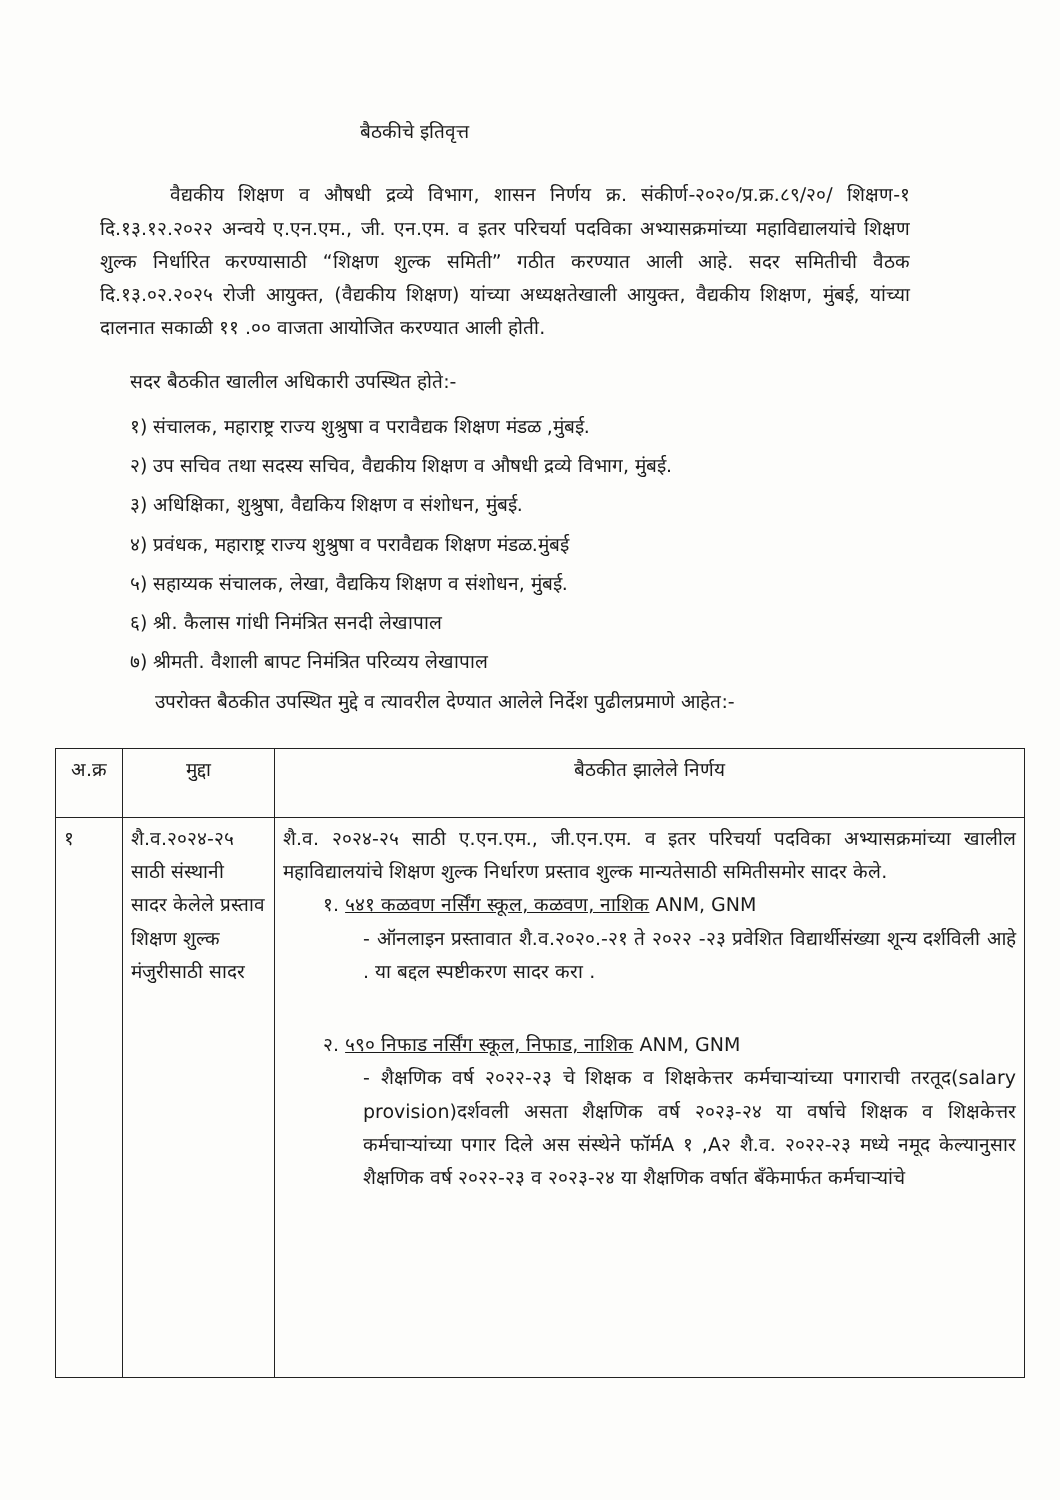बैठकीचे इतिवृत्त
वैद्यकीय शिक्षण व औषधी द्रव्ये विभाग, शासन निर्णय क्र. संकीर्ण-२०२०/प्र.क्र.८९/२०/ शिक्षण-१ दि.१३.१२.२०२२ अन्वये ए.एन.एम., जी. एन.एम. व इतर परिचर्या पदविका अभ्यासक्रमांच्या महाविद्यालयांचे शिक्षण शुल्क निर्धारित करण्यासाठी “शिक्षण शुल्क समिती” गठीत करण्यात आली आहे. सदर समितीची वैठक दि.१३.०२.२०२५ रोजी आयुक्त, (वैद्यकीय शिक्षण) यांच्या अध्यक्षतेखाली आयुक्त, वैद्यकीय शिक्षण, मुंबई, यांच्या दालनात सकाळी ११ .०० वाजता आयोजित करण्यात आली होती.
सदर बैठकीत खालील अधिकारी उपस्थित होते:-
१) संचालक, महाराष्ट्र राज्य शुश्रुषा व परावैद्यक शिक्षण मंडळ ,मुंबई.
२) उप सचिव तथा सदस्य सचिव, वैद्यकीय शिक्षण व औषधी द्रव्ये विभाग, मुंबई.
३) अधिक्षिका, शुश्रुषा, वैद्यकिय शिक्षण व संशोधन, मुंबई.
४) प्रवंधक, महाराष्ट्र राज्य शुश्रुषा व परावैद्यक शिक्षण मंडळ.मुंबई
५) सहाय्यक संचालक, लेखा, वैद्यकिय शिक्षण व संशोधन, मुंबई.
६) श्री. कैलास गांधी निमंत्रित सनदी लेखापाल
७) श्रीमती. वैशाली बापट निमंत्रित परिव्यय लेखापाल
उपरोक्त बैठकीत उपस्थित मुद्दे व त्यावरील देण्यात आलेले निर्देश पुढीलप्रमाणे आहेत:-
| अ.क्र | मुद्दा | बैठकीत झालेले निर्णय |
| --- | --- | --- |
| १ | शै.व.२०२४-२५ साठी संस्थानी सादर केलेले प्रस्ताव शिक्षण शुल्क मंजुरीसाठी सादर | शै.व. २०२४-२५ साठी ए.एन.एम., जी.एन.एम. व इतर परिचर्या पदविका अभ्यासक्रमांच्या खालील महाविद्यालयांचे शिक्षण शुल्क निर्धारण प्रस्ताव शुल्क मान्यतेसाठी समितीसमोर सादर केले. १. ५४१ कळवण नर्सिंग स्कूल, कळवण, नाशिक ANM, GNM - ऑनलाइन प्रस्तावात शै.व.२०२०.-२१ ते २०२२ -२३ प्रवेशित विद्यार्थीसंख्या शून्य दर्शविली आहे . या बद्दल स्पष्टीकरण सादर करा . २. ५९० निफाड नर्सिंग स्कूल, निफाड, नाशिक ANM, GNM - शैक्षणिक वर्ष २०२२-२३ चे शिक्षक व शिक्षकेत्तर कर्मचाऱ्यांच्या पगाराची तरतूद(salary provision)दर्शवली असता शैक्षणिक वर्ष २०२३-२४ या वर्षाचे शिक्षक व शिक्षकेत्तर कर्मचाऱ्यांच्या पगार दिले अस संस्थेने फॉर्मA १ ,A२ शै.व. २०२२-२३ मध्ये नमूद केल्यानुसार शैक्षणिक वर्ष २०२२-२३ व २०२३-२४ या शैक्षणिक वर्षात बँकेमार्फत कर्मचाऱ्यांचे |